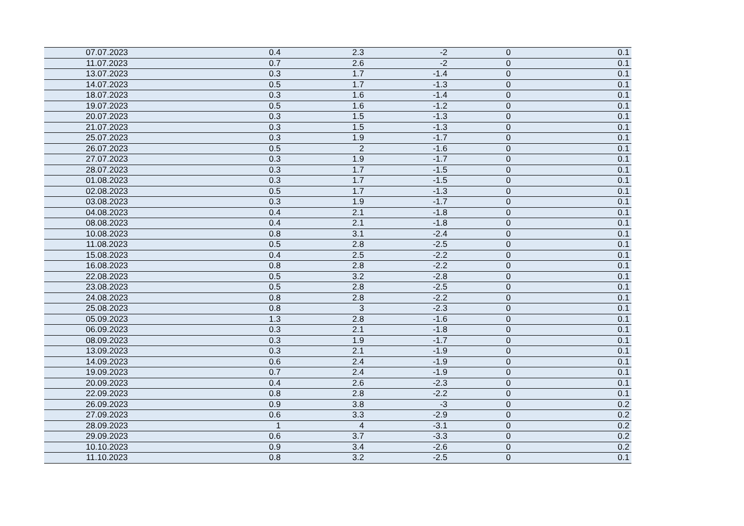| 07.07.2023 | 0.4 | 2.3 | -2 | 0 | 0.1 |
| 11.07.2023 | 0.7 | 2.6 | -2 | 0 | 0.1 |
| 13.07.2023 | 0.3 | 1.7 | -1.4 | 0 | 0.1 |
| 14.07.2023 | 0.5 | 1.7 | -1.3 | 0 | 0.1 |
| 18.07.2023 | 0.3 | 1.6 | -1.4 | 0 | 0.1 |
| 19.07.2023 | 0.5 | 1.6 | -1.2 | 0 | 0.1 |
| 20.07.2023 | 0.3 | 1.5 | -1.3 | 0 | 0.1 |
| 21.07.2023 | 0.3 | 1.5 | -1.3 | 0 | 0.1 |
| 25.07.2023 | 0.3 | 1.9 | -1.7 | 0 | 0.1 |
| 26.07.2023 | 0.5 | 2 | -1.6 | 0 | 0.1 |
| 27.07.2023 | 0.3 | 1.9 | -1.7 | 0 | 0.1 |
| 28.07.2023 | 0.3 | 1.7 | -1.5 | 0 | 0.1 |
| 01.08.2023 | 0.3 | 1.7 | -1.5 | 0 | 0.1 |
| 02.08.2023 | 0.5 | 1.7 | -1.3 | 0 | 0.1 |
| 03.08.2023 | 0.3 | 1.9 | -1.7 | 0 | 0.1 |
| 04.08.2023 | 0.4 | 2.1 | -1.8 | 0 | 0.1 |
| 08.08.2023 | 0.4 | 2.1 | -1.8 | 0 | 0.1 |
| 10.08.2023 | 0.8 | 3.1 | -2.4 | 0 | 0.1 |
| 11.08.2023 | 0.5 | 2.8 | -2.5 | 0 | 0.1 |
| 15.08.2023 | 0.4 | 2.5 | -2.2 | 0 | 0.1 |
| 16.08.2023 | 0.8 | 2.8 | -2.2 | 0 | 0.1 |
| 22.08.2023 | 0.5 | 3.2 | -2.8 | 0 | 0.1 |
| 23.08.2023 | 0.5 | 2.8 | -2.5 | 0 | 0.1 |
| 24.08.2023 | 0.8 | 2.8 | -2.2 | 0 | 0.1 |
| 25.08.2023 | 0.8 | 3 | -2.3 | 0 | 0.1 |
| 05.09.2023 | 1.3 | 2.8 | -1.6 | 0 | 0.1 |
| 06.09.2023 | 0.3 | 2.1 | -1.8 | 0 | 0.1 |
| 08.09.2023 | 0.3 | 1.9 | -1.7 | 0 | 0.1 |
| 13.09.2023 | 0.3 | 2.1 | -1.9 | 0 | 0.1 |
| 14.09.2023 | 0.6 | 2.4 | -1.9 | 0 | 0.1 |
| 19.09.2023 | 0.7 | 2.4 | -1.9 | 0 | 0.1 |
| 20.09.2023 | 0.4 | 2.6 | -2.3 | 0 | 0.1 |
| 22.09.2023 | 0.8 | 2.8 | -2.2 | 0 | 0.1 |
| 26.09.2023 | 0.9 | 3.8 | -3 | 0 | 0.2 |
| 27.09.2023 | 0.6 | 3.3 | -2.9 | 0 | 0.2 |
| 28.09.2023 | 1 | 4 | -3.1 | 0 | 0.2 |
| 29.09.2023 | 0.6 | 3.7 | -3.3 | 0 | 0.2 |
| 10.10.2023 | 0.9 | 3.4 | -2.6 | 0 | 0.2 |
| 11.10.2023 | 0.8 | 3.2 | -2.5 | 0 | 0.1 |